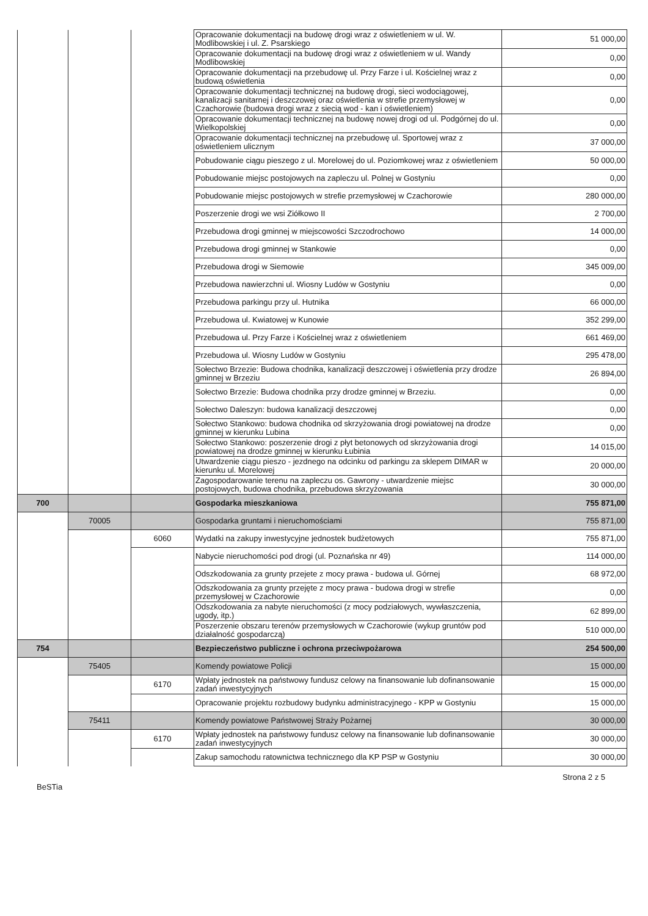| | | | Opracowanie dokumentacji na budowę drogi wraz z oświetleniem w ul. W. Modlibowskiej i ul. Z. Psarskiego | 51 000,00 |
| | | | Opracowanie dokumentacji na budowę drogi wraz z oświetleniem w ul. Wandy Modlibowskiej | 0,00 |
| | | | Opracowanie dokumentacji na przebudowę ul. Przy Farze i ul. Kościelnej wraz z budową oświetlenia | 0,00 |
| | | | Opracowanie dokumentacji technicznej na budowę drogi, sieci wodociągowej, kanalizacji sanitarnej i deszczowej oraz oświetlenia w strefie przemysłowej w Czachorowie (budowa drogi wraz z siecią wod - kan i oświetleniem) | 0,00 |
| | | | Opracowanie dokumentacji technicznej na budowę nowej drogi od ul. Podgórnej do ul. Wielkopolskiej | 0,00 |
| | | | Opracowanie dokumentacji technicznej na przebudowę ul. Sportowej wraz z oświetleniem ulicznym | 37 000,00 |
| | | | Pobudowanie ciągu pieszego z ul. Morelowej do ul. Poziomkowej wraz z oświetleniem | 50 000,00 |
| | | | Pobudowanie miejsc postojowych na zapleczu ul. Polnej w Gostyniu | 0,00 |
| | | | Pobudowanie miejsc postojowych w strefie przemysłowej w Czachorowie | 280 000,00 |
| | | | Poszerzenie drogi we wsi Ziółkowo II | 2 700,00 |
| | | | Przebudowa drogi gminnej w miejscowości Szczodrochowo | 14 000,00 |
| | | | Przebudowa drogi gminnej w Stankowie | 0,00 |
| | | | Przebudowa drogi w Siemowie | 345 009,00 |
| | | | Przebudowa nawierzchni ul. Wiosny Ludów w Gostyniu | 0,00 |
| | | | Przebudowa parkingu przy ul. Hutnika | 66 000,00 |
| | | | Przebudowa ul. Kwiatowej w Kunowie | 352 299,00 |
| | | | Przebudowa ul. Przy Farze i Kościelnej wraz z oświetleniem | 661 469,00 |
| | | | Przebudowa ul. Wiosny Ludów w Gostyniu | 295 478,00 |
| | | | Sołectwo Brzezie: Budowa chodnika, kanalizacji deszczowej i oświetlenia przy drodze gminnej w Brzeziu | 26 894,00 |
| | | | Sołectwo Brzezie: Budowa chodnika przy drodze gminnej w Brzeziu. | 0,00 |
| | | | Sołectwo Daleszyn: budowa kanalizacji deszczowej | 0,00 |
| | | | Sołectwo Stankowo: budowa chodnika od skrzyżowania drogi powiatowej na drodze gminnej w kierunku Lubina | 0,00 |
| | | | Sołectwo Stankowo: poszerzenie drogi z płyt betonowych od skrzyżowania drogi powiatowej na drodze gminnej w kierunku Łubinia | 14 015,00 |
| | | | Utwardzenie ciągu pieszo - jezdnego na odcinku od parkingu za sklepem DIMAR w kierunku ul. Morelowej | 20 000,00 |
| | | | Zagospodarowanie terenu na zapleczu os. Gawrony - utwardzenie miejsc postojowych, budowa chodnika, przebudowa skrzyżowania | 30 000,00 |
| 700 | | | Gospodarka mieszkaniowa | 755 871,00 |
| | 70005 | | Gospodarka gruntami i nieruchomościami | 755 871,00 |
| | | 6060 | Wydatki na zakupy inwestycyjne jednostek budżetowych | 755 871,00 |
| | | | Nabycie nieruchomości pod drogi (ul. Poznańska nr 49) | 114 000,00 |
| | | | Odszkodowania za grunty przejete z mocy prawa - budowa ul. Górnej | 68 972,00 |
| | | | Odszkodowania za grunty przejęte z mocy prawa - budowa drogi w strefie przemysłowej w Czachorowie | 0,00 |
| | | | Odszkodowania za nabyte nieruchomości (z mocy podziałowych, wywłaszczenia, ugody, itp.) | 62 899,00 |
| | | | Poszerzenie obszaru terenów przemysłowych w Czachorowie (wykup gruntów pod działalność gospodarczą) | 510 000,00 |
| 754 | | | Bezpieczeństwo publiczne i ochrona przeciwpożarowa | 254 500,00 |
| | 75405 | | Komendy powiatowe Policji | 15 000,00 |
| | | 6170 | Wpłaty jednostek na państwowy fundusz celowy na finansowanie lub dofinansowanie zadań inwestycyjnych | 15 000,00 |
| | | | Opracowanie projektu rozbudowy budynku administracyjnego - KPP w Gostyniu | 15 000,00 |
| | 75411 | | Komendy powiatowe Państwowej Straży Pożarnej | 30 000,00 |
| | | 6170 | Wpłaty jednostek na państwowy fundusz celowy na finansowanie lub dofinansowanie zadań inwestycyjnych | 30 000,00 |
| | | | Zakup samochodu ratownictwa technicznego dla KP PSP w Gostyniu | 30 000,00 |
BeSTia Strona 2 z 5